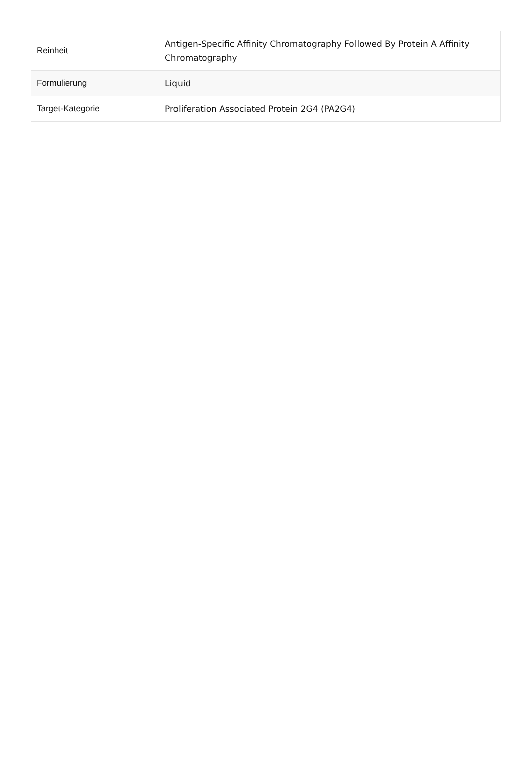| Reinheit | Antigen-Specific Affinity Chromatography Followed By Protein A Affinity Chromatography |
| Formulierung | Liquid |
| Target-Kategorie | Proliferation Associated Protein 2G4 (PA2G4) |